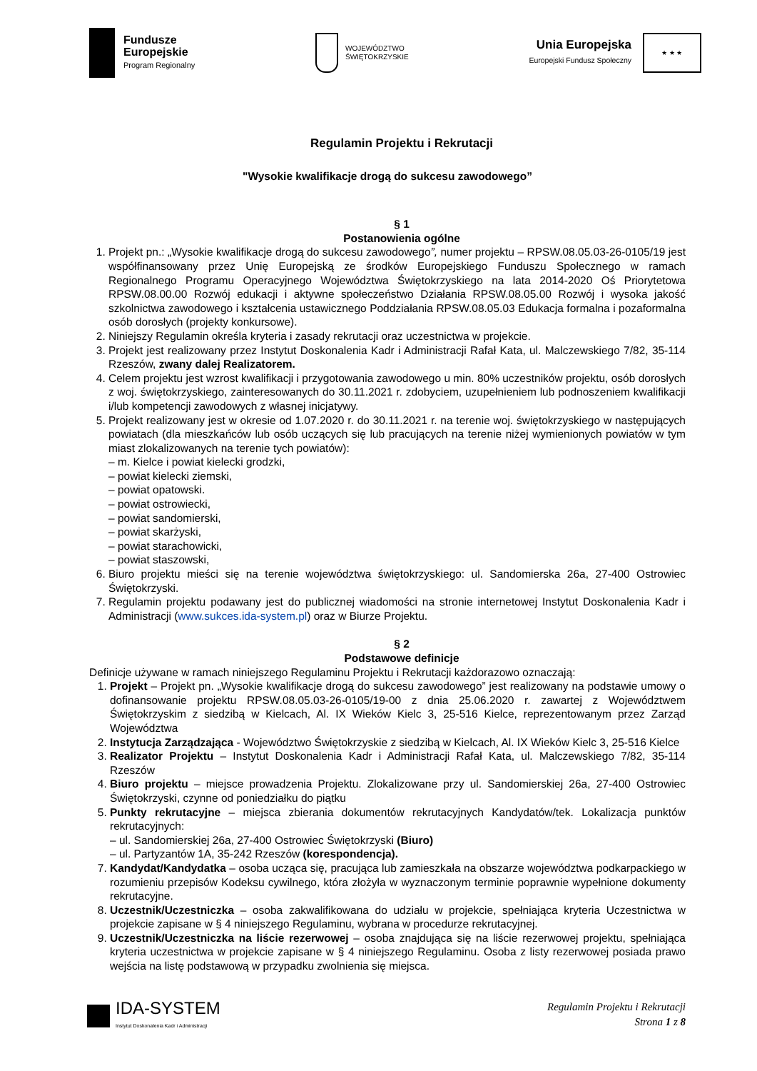Fundusze
Europejskie
Program Regionalny
WOJEWÓDZTWO
ŚWIĘTOKRZYSKIE
Unia Europejska
Europejski Fundusz Społeczny
★ ★ ★
Regulamin Projektu i Rekrutacji
"Wysokie kwalifikacje drogą do sukcesu zawodowego”
§ 1
Postanowienia ogólne
1. Projekt pn.: „Wysokie kwalifikacje drogą do sukcesu zawodowego”, numer projektu – RPSW.08.05.03-26-0105/19 jest współfinansowany przez Unię Europejską ze środków Europejskiego Funduszu Społecznego w ramach Regionalnego Programu Operacyjnego Województwa Świętokrzyskiego na lata 2014-2020 Oś Priorytetowa RPSW.08.00.00 Rozwój edukacji i aktywne społeczeństwo Działania RPSW.08.05.00 Rozwój i wysoka jakość szkolnictwa zawodowego i kształcenia ustawicznego Poddziałania RPSW.08.05.03 Edukacja formalna i pozaformalna osób dorosłych (projekty konkursowe).
2. Niniejszy Regulamin określa kryteria i zasady rekrutacji oraz uczestnictwa w projekcie.
3. Projekt jest realizowany przez Instytut Doskonalenia Kadr i Administracji Rafał Kata, ul. Malczewskiego 7/82, 35-114 Rzeszów, zwany dalej Realizatorem.
4. Celem projektu jest wzrost kwalifikacji i przygotowania zawodowego u min. 80% uczestników projektu, osób dorosłych z woj. świętokrzyskiego, zainteresowanych do 30.11.2021 r. zdobyciem, uzupełnieniem lub podnoszeniem kwalifikacji i/lub kompetencji zawodowych z własnej inicjatywy.
5. Projekt realizowany jest w okresie od 1.07.2020 r. do 30.11.2021 r. na terenie woj. świętokrzyskiego w następujących powiatach (dla mieszkańców lub osób uczących się lub pracujących na terenie niżej wymienionych powiatów w tym miast zlokalizowanych na terenie tych powiatów):
– m. Kielce i powiat kielecki grodzki,
– powiat kielecki ziemski,
– powiat opatowski.
– powiat ostrowiecki,
– powiat sandomierski,
– powiat skarżyski,
– powiat starachowicki,
– powiat staszowski,
6. Biuro projektu mieści się na terenie województwa świętokrzyskiego: ul. Sandomierska 26a, 27-400 Ostrowiec Świętokrzyski.
7. Regulamin projektu podawany jest do publicznej wiadomości na stronie internetowej Instytut Doskonalenia Kadr i Administracji (www.sukces.ida-system.pl) oraz w Biurze Projektu.
§ 2
Podstawowe definicje
Definicje używane w ramach niniejszego Regulaminu Projektu i Rekrutacji każdorazowo oznaczają:
1. Projekt – Projekt pn. „Wysokie kwalifikacje drogą do sukcesu zawodowego” jest realizowany na podstawie umowy o dofinansowanie projektu RPSW.08.05.03-26-0105/19-00 z dnia 25.06.2020 r. zawartej z Województwem Świętokrzyskim z siedzibą w Kielcach, Al. IX Wieków Kielc 3, 25-516 Kielce, reprezentowanym przez Zarząd Województwa
2. Instytucja Zarządzająca - Województwo Świętokrzyskie z siedzibą w Kielcach, Al. IX Wieków Kielc 3, 25-516 Kielce
3. Realizator Projektu – Instytut Doskonalenia Kadr i Administracji Rafał Kata, ul. Malczewskiego 7/82, 35-114 Rzeszów
4. Biuro projektu – miejsce prowadzenia Projektu. Zlokalizowane przy ul. Sandomierskiej 26a, 27-400 Ostrowiec Świętokrzyski, czynne od poniedziałku do piątku
5. Punkty rekrutacyjne – miejsca zbierania dokumentów rekrutacyjnych Kandydatów/tek. Lokalizacja punktów rekrutacyjnych:
– ul. Sandomierskiej 26a, 27-400 Ostrowiec Świętokrzyski (Biuro)
– ul. Partyzantów 1A, 35-242 Rzeszów (korespondencja).
7. Kandydat/Kandydatka – osoba ucząca się, pracująca lub zamieszkała na obszarze województwa podkarpackiego w rozumieniu przepisów Kodeksu cywilnego, która złożyła w wyznaczonym terminie poprawnie wypełnione dokumenty rekrutacyjne.
8. Uczestnik/Uczestniczka – osoba zakwalifikowana do udziału w projekcie, spełniająca kryteria Uczestnictwa w projekcie zapisane w § 4 niniejszego Regulaminu, wybrana w procedurze rekrutacyjnej.
9. Uczestnik/Uczestniczka na liście rezerwowej – osoba znajdująca się na liście rezerwowej projektu, spełniająca kryteria uczestnictwa w projekcie zapisane w § 4 niniejszego Regulaminu. Osoba z listy rezerwowej posiada prawo wejścia na listę podstawową w przypadku zwolnienia się miejsca.
IDA-SYSTEM
Instytut Doskonalenia Kadr i Administracji
Regulamin Projektu i Rekrutacji
Strona 1 z 8